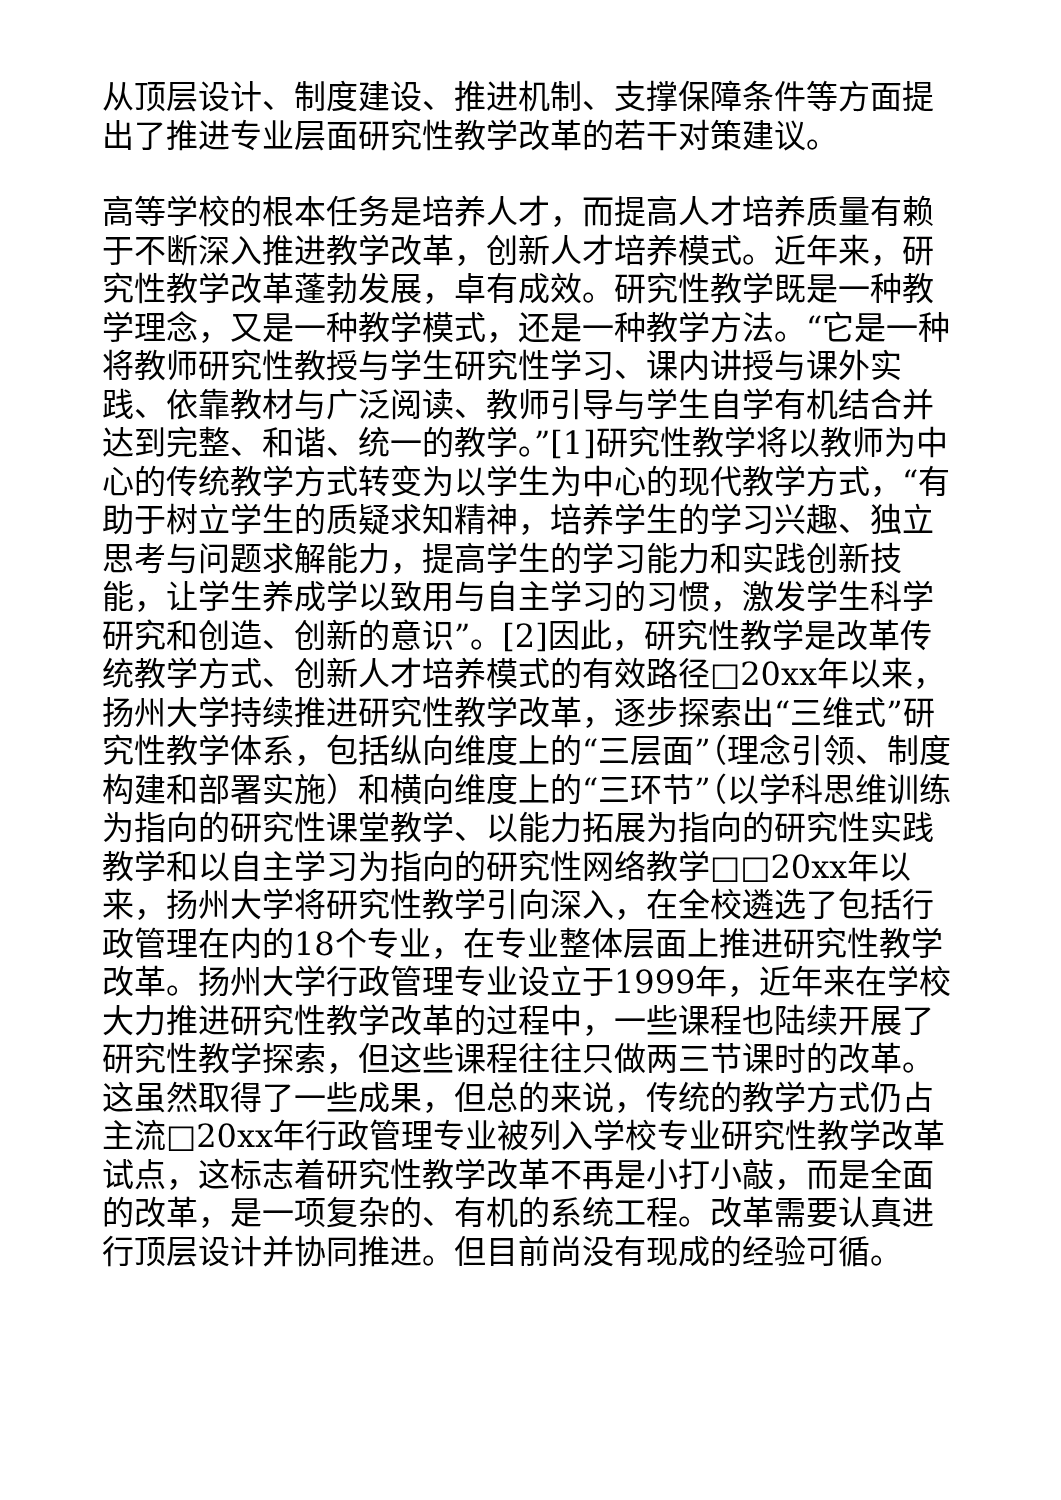从顶层设计、制度建设、推进机制、支撑保障条件等方面提出了推进专业层面研究性教学改革的若干对策建议。
高等学校的根本任务是培养人才，而提高人才培养质量有赖于不断深入推进教学改革，创新人才培养模式。近年来，研究性教学改革蓬勃发展，卓有成效。研究性教学既是一种教学理念，又是一种教学模式，还是一种教学方法。“它是一种将教师研究性教授与学生研究性学习、课内讲授与课外实践、依靠教材与广泛阅读、教师引导与学生自学有机结合并达到完整、和谐、统一的教学。”[1]研究性教学将以教师为中心的传统教学方式转变为以学生为中心的现代教学方式，“有助于树立学生的质疑求知精神，培养学生的学习兴趣、独立思考与问题求解能力，提高学生的学习能力和实践创新技能，让学生养成学以致用与自主学习的习惯，激发学生科学研究和创造、创新的意识”。[2]因此，研究性教学是改革传统教学方式、创新人才培养模式的有效路径□20xx年以来，扬州大学持续推进研究性教学改革，逐步探索出“三维式”研究性教学体系，包括纵向维度上的“三层面”（理念引领、制度构建和部署实施）和横向维度上的“三环节”（以学科思维训练为指向的研究性课堂教学、以能力拓展为指向的研究性实践教学和以自主学习为指向的研究性网络教学□□20xx年以来，扬州大学将研究性教学引向深入，在全校遴选了包括行政管理在内的18个专业，在专业整体层面上推进研究性教学改革。扬州大学行政管理专业设立于1999年，近年来在学校大力推进研究性教学改革的过程中，一些课程也陆续开展了研究性教学探索，但这些课程往往只做两三节课时的改革。这虽然取得了一些成果，但总的来说，传统的教学方式仍占主流□20xx年行政管理专业被列入学校专业研究性教学改革试点，这标志着研究性教学改革不再是小打小敲，而是全面的改革，是一项复杂的、有机的系统工程。改革需要认真进行顶层设计并协同推进。但目前尚没有现成的经验可循。